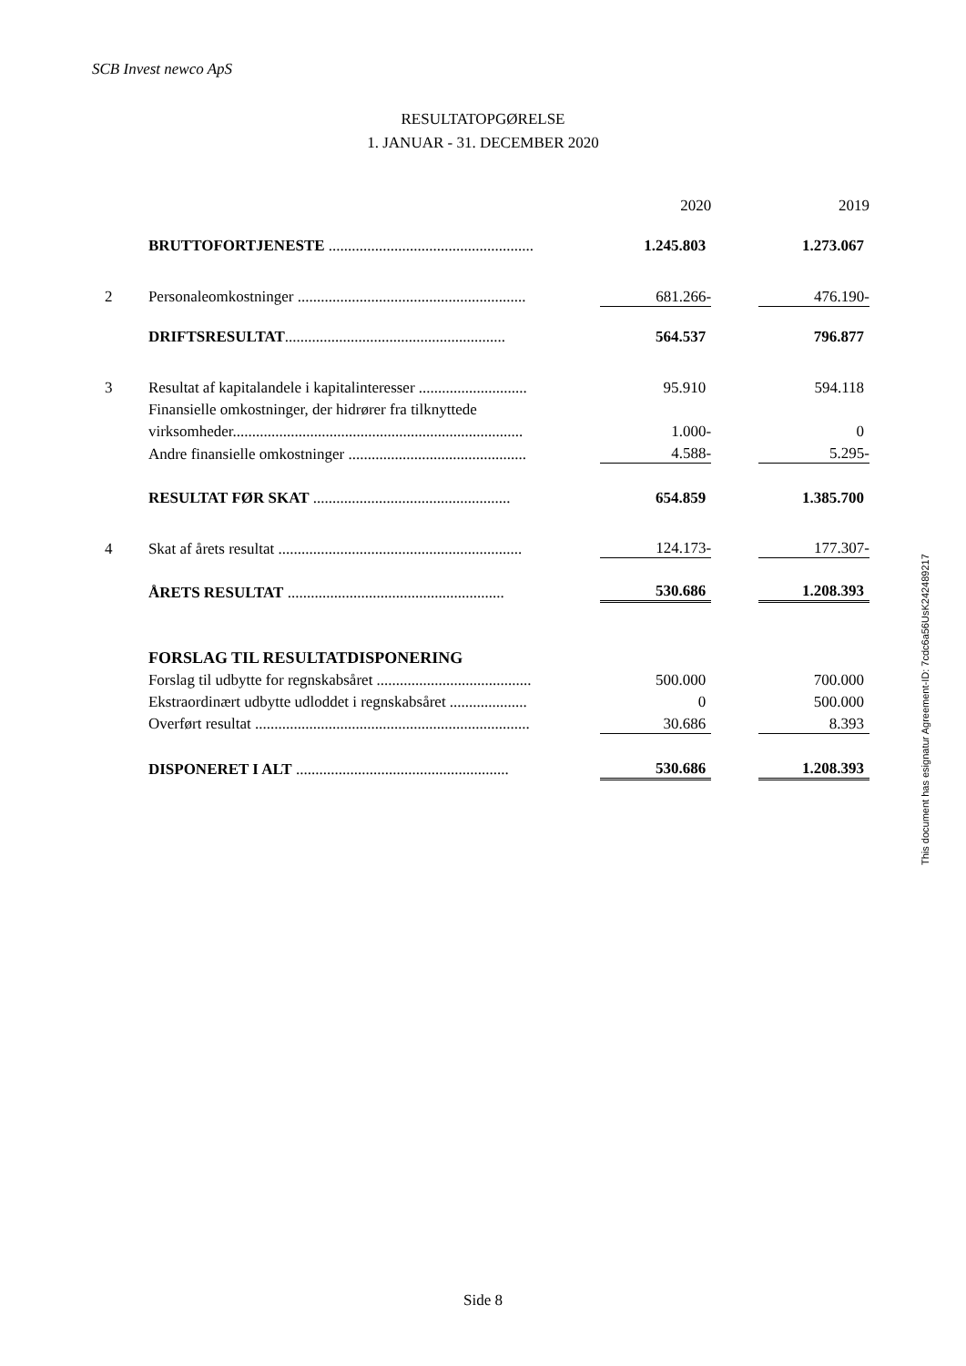SCB Invest newco ApS
RESULTATOPGØRELSE
1. JANUAR - 31. DECEMBER 2020
| | | 2020 | | 2019 |
| | BRUTTOFORTJENESTE ..................................................... | 1.245.803 | | 1.273.067 |
| 2 | Personaleomkostninger ........................................................... | 681.266- | | 476.190- |
| | DRIFTSRESULTAT ......................................................... | 564.537 | | 796.877 |
| 3 | Resultat af kapitalandele i kapitalinteresser ............................ | 95.910 | | 594.118 |
| | Finansielle omkostninger, der hidrører fra tilknyttede | | | |
| | virksomheder........................................................................... | 1.000- | | 0 |
| | Andre finansielle omkostninger .............................................. | 4.588- | | 5.295- |
| | RESULTAT FØR SKAT ................................................... | 654.859 | | 1.385.700 |
| 4 | Skat af årets resultat ............................................................... | 124.173- | | 177.307- |
| | ÅRETS RESULTAT ........................................................ | 530.686 | | 1.208.393 |
| | FORSLAG TIL RESULTATDISPONERING | | | |
| | Forslag til udbytte for regnskabsåret ........................................ | 500.000 | | 700.000 |
| | Ekstraordinært udbytte udloddet i regnskabsåret .................... | 0 | | 500.000 |
| | Overført resultat ....................................................................... | 30.686 | | 8.393 |
| | DISPONERET I ALT ....................................................... | 530.686 | | 1.208.393 |
This document has esignatur Agreement-ID: 7cdc6a56UsK242489217
Side 8